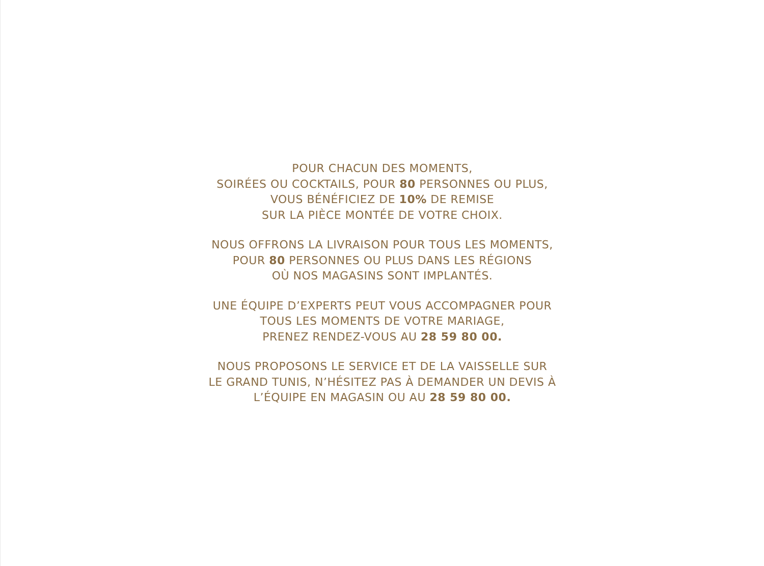POUR CHACUN DES MOMENTS,
SOIRÉES OU COCKTAILS, POUR 80 PERSONNES OU PLUS,
VOUS BÉNÉFICIEZ DE 10% DE REMISE
SUR LA PIÈCE MONTÉE DE VOTRE CHOIX.
NOUS OFFRONS LA LIVRAISON POUR TOUS LES MOMENTS,
POUR 80 PERSONNES OU PLUS DANS LES RÉGIONS
OÙ NOS MAGASINS SONT IMPLANTÉS.
UNE ÉQUIPE D’EXPERTS PEUT VOUS ACCOMPAGNER POUR
TOUS LES MOMENTS DE VOTRE MARIAGE,
PRENEZ RENDEZ-VOUS AU 28 59 80 00.
NOUS PROPOSONS LE SERVICE ET DE LA VAISSELLE SUR
LE GRAND TUNIS, N’HÉSITEZ PAS À DEMANDER UN DEVIS À
L’ÉQUIPE EN MAGASIN OU AU 28 59 80 00.